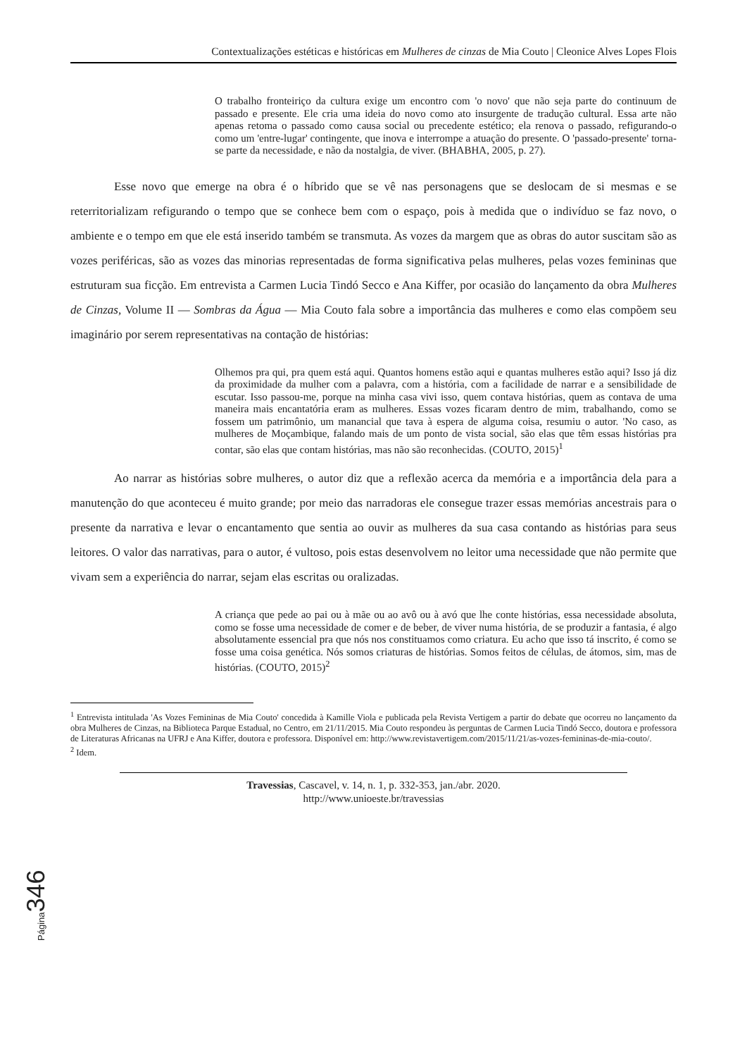Contextualizações estéticas e históricas em Mulheres de cinzas de Mia Couto | Cleonice Alves Lopes Flois
O trabalho fronteiriço da cultura exige um encontro com 'o novo' que não seja parte do continuum de passado e presente. Ele cria uma ideia do novo como ato insurgente de tradução cultural. Essa arte não apenas retoma o passado como causa social ou precedente estético; ela renova o passado, refigurando-o como um 'entre-lugar' contingente, que inova e interrompe a atuação do presente. O 'passado-presente' torna-se parte da necessidade, e não da nostalgia, de viver. (BHABHA, 2005, p. 27).
Esse novo que emerge na obra é o híbrido que se vê nas personagens que se deslocam de si mesmas e se reterritorializam refigurando o tempo que se conhece bem com o espaço, pois à medida que o indivíduo se faz novo, o ambiente e o tempo em que ele está inserido também se transmuta. As vozes da margem que as obras do autor suscitam são as vozes periféricas, são as vozes das minorias representadas de forma significativa pelas mulheres, pelas vozes femininas que estruturam sua ficção. Em entrevista a Carmen Lucia Tindó Secco e Ana Kiffer, por ocasião do lançamento da obra Mulheres de Cinzas, Volume II — Sombras da Água — Mia Couto fala sobre a importância das mulheres e como elas compõem seu imaginário por serem representativas na contação de histórias:
Olhemos pra qui, pra quem está aqui. Quantos homens estão aqui e quantas mulheres estão aqui? Isso já diz da proximidade da mulher com a palavra, com a história, com a facilidade de narrar e a sensibilidade de escutar. Isso passou-me, porque na minha casa vivi isso, quem contava histórias, quem as contava de uma maneira mais encantatória eram as mulheres. Essas vozes ficaram dentro de mim, trabalhando, como se fossem um patrimônio, um manancial que tava à espera de alguma coisa, resumiu o autor. 'No caso, as mulheres de Moçambique, falando mais de um ponto de vista social, são elas que têm essas histórias pra contar, são elas que contam histórias, mas não são reconhecidas. (COUTO, 2015)<sup>1</sup>
Ao narrar as histórias sobre mulheres, o autor diz que a reflexão acerca da memória e a importância dela para a manutenção do que aconteceu é muito grande; por meio das narradoras ele consegue trazer essas memórias ancestrais para o presente da narrativa e levar o encantamento que sentia ao ouvir as mulheres da sua casa contando as histórias para seus leitores. O valor das narrativas, para o autor, é vultoso, pois estas desenvolvem no leitor uma necessidade que não permite que vivam sem a experiência do narrar, sejam elas escritas ou oralizadas.
A criança que pede ao pai ou à mãe ou ao avô ou à avó que lhe conte histórias, essa necessidade absoluta, como se fosse uma necessidade de comer e de beber, de viver numa história, de se produzir a fantasia, é algo absolutamente essencial pra que nós nos constituamos como criatura. Eu acho que isso tá inscrito, é como se fosse uma coisa genética. Nós somos criaturas de histórias. Somos feitos de células, de átomos, sim, mas de histórias. (COUTO, 2015)<sup>2</sup>
<sup>1</sup> Entrevista intitulada 'As Vozes Femininas de Mia Couto' concedida à Kamille Viola e publicada pela Revista Vertigem a partir do debate que ocorreu no lançamento da obra Mulheres de Cinzas, na Biblioteca Parque Estadual, no Centro, em 21/11/2015. Mia Couto respondeu às perguntas de Carmen Lucia Tindó Secco, doutora e professora de Literaturas Africanas na UFRJ e Ana Kiffer, doutora e professora. Disponível em: http://www.revistavertigem.com/2015/11/21/as-vozes-femininas-de-mia-couto/.
<sup>2</sup> Idem.
Travessias, Cascavel, v. 14, n. 1, p. 332-353, jan./abr. 2020.
http://www.unioeste.br/travessias
Página346